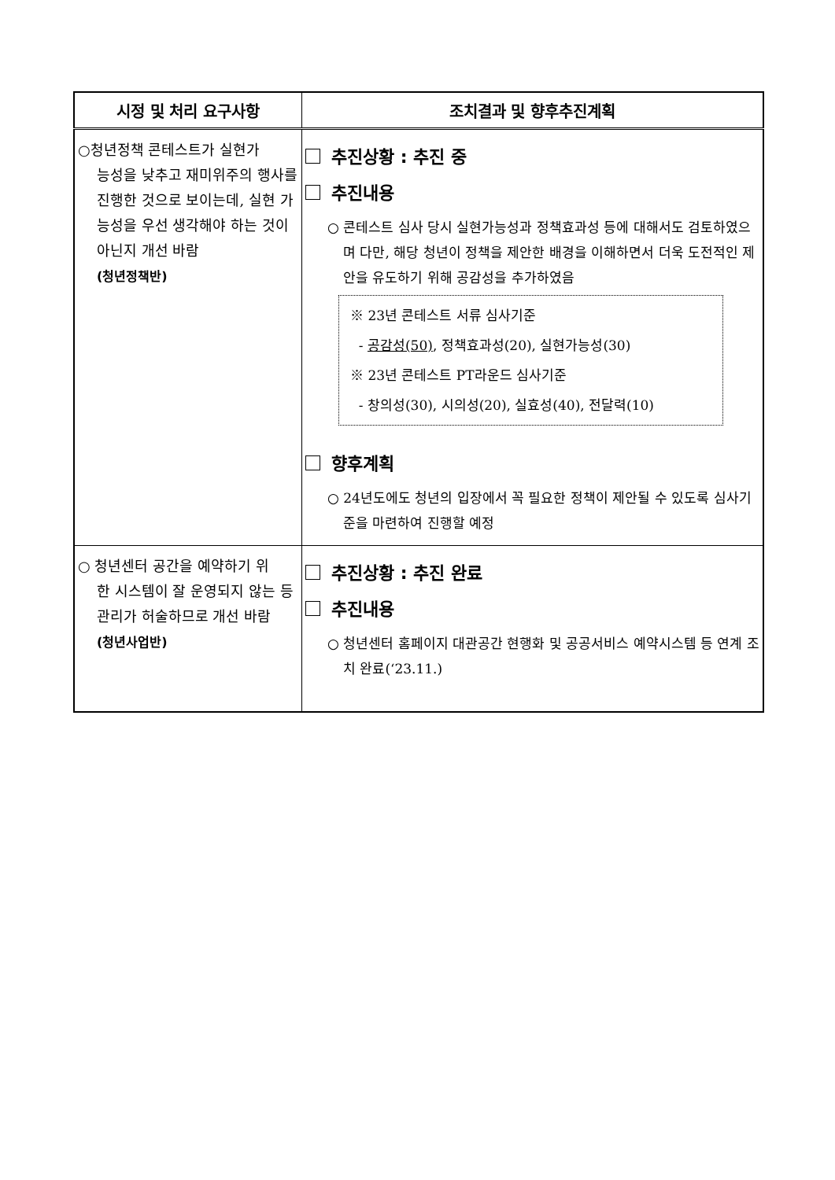| 시정 및 처리 요구사항 | 조치결과 및 향후추진계획 |
| --- | --- |
| ○청년정책 콘테스트가 실현가 능성을 낮추고 재미위주의 행사를 진행한 것으로 보이는데, 실현 가능성을 우선 생각해야 하는 것이 아닌지 개선 바람 (청년정책반) | 추진상황 : 추진 중 추진내용 ○ 콘테스트 심사 당시 실현가능성과 정책효과성 등에 대해서도 검토하였으며 다만, 해당 청년이 정책을 제안한 배경을 이해하면서 더욱 도전적인 제안을 유도하기 위해 공감성을 추가하였음 ※ 23년 콘테스트 서류 심사기준 - 공감성(50) , 정책효과성(20), 실현가능성(30) ※ 23년 콘테스트 PT라운드 심사기준 - 창의성(30), 시의성(20), 실효성(40), 전달력(10) 향후계획 ○ 24년도에도 청년의 입장에서 꼭 필요한 정책이 제안될 수 있도록 심사기준을 마련하여 진행할 예정 |
| ○ 청년센터 공간을 예약하기 위 한 시스템이 잘 운영되지 않는 등 관리가 허술하므로 개선 바람 (청년사업반) | 추진상황 : 추진 완료 추진내용 ○ 청년센터 홈페이지 대관공간 현행화 및 공공서비스 예약시스템 등 연계 조치 완료(‘23.11.) |